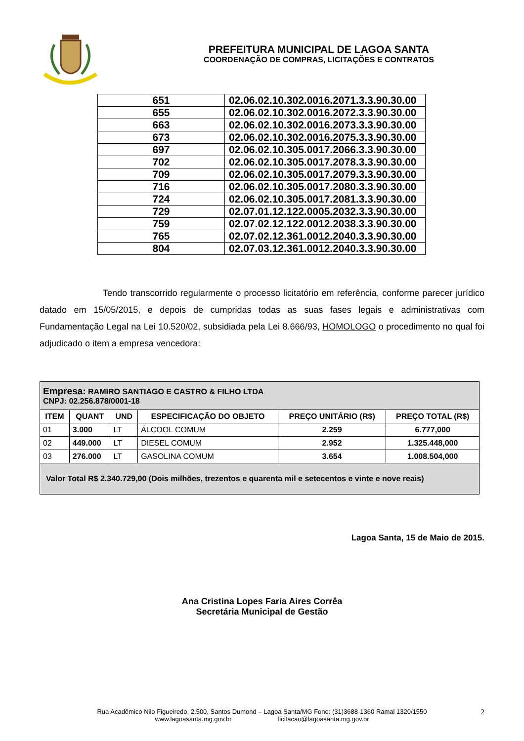PREFEITURA MUNICIPAL DE LAGOA SANTA
COORDENAÇÃO DE COMPRAS, LICITAÇÕES E CONTRATOS
| 651 | 02.06.02.10.302.0016.2071.3.3.90.30.00 |
| 655 | 02.06.02.10.302.0016.2072.3.3.90.30.00 |
| 663 | 02.06.02.10.302.0016.2073.3.3.90.30.00 |
| 673 | 02.06.02.10.302.0016.2075.3.3.90.30.00 |
| 697 | 02.06.02.10.305.0017.2066.3.3.90.30.00 |
| 702 | 02.06.02.10.305.0017.2078.3.3.90.30.00 |
| 709 | 02.06.02.10.305.0017.2079.3.3.90.30.00 |
| 716 | 02.06.02.10.305.0017.2080.3.3.90.30.00 |
| 724 | 02.06.02.10.305.0017.2081.3.3.90.30.00 |
| 729 | 02.07.01.12.122.0005.2032.3.3.90.30.00 |
| 759 | 02.07.02.12.122.0012.2038.3.3.90.30.00 |
| 765 | 02.07.02.12.361.0012.2040.3.3.90.30.00 |
| 804 | 02.07.03.12.361.0012.2040.3.3.90.30.00 |
Tendo transcorrido regularmente o processo licitatório em referência, conforme parecer jurídico datado em 15/05/2015, e depois de cumpridas todas as suas fases legais e administrativas com Fundamentação Legal na Lei 10.520/02, subsidiada pela Lei 8.666/93, HOMOLOGO o procedimento no qual foi adjudicado o item a empresa vencedora:
| Empresa: RAMIRO SANTIAGO E CASTRO & FILHO LTDA CNPJ: 02.256.878/0001-18 | | | | | |
| ITEM | QUANT | UND | ESPECIFICAÇÃO DO OBJETO | PREÇO UNITÁRIO (R$) | PREÇO TOTAL (R$) |
| 01 | 3.000 | LT | ÁLCOOL COMUM | 2.259 | 6.777,000 |
| 02 | 449.000 | LT | DIESEL COMUM | 2.952 | 1.325.448,000 |
| 03 | 276.000 | LT | GASOLINA COMUM | 3.654 | 1.008.504,000 |
| Valor Total R$ 2.340.729,00 (Dois milhões, trezentos e quarenta mil e setecentos e vinte e nove reais) | | | | | |
Lagoa Santa, 15 de Maio de 2015.
Ana Cristina Lopes Faria Aires Corrêa
Secretária Municipal de Gestão
Rua Acadêmico Nilo Figueiredo, 2.500, Santos Dumond – Lagoa Santa/MG Fone: (31)3688-1360 Ramal 1320/1550
www.lagoasanta.mg.gov.br licitacao@lagoasanta.mg.gov.br
2